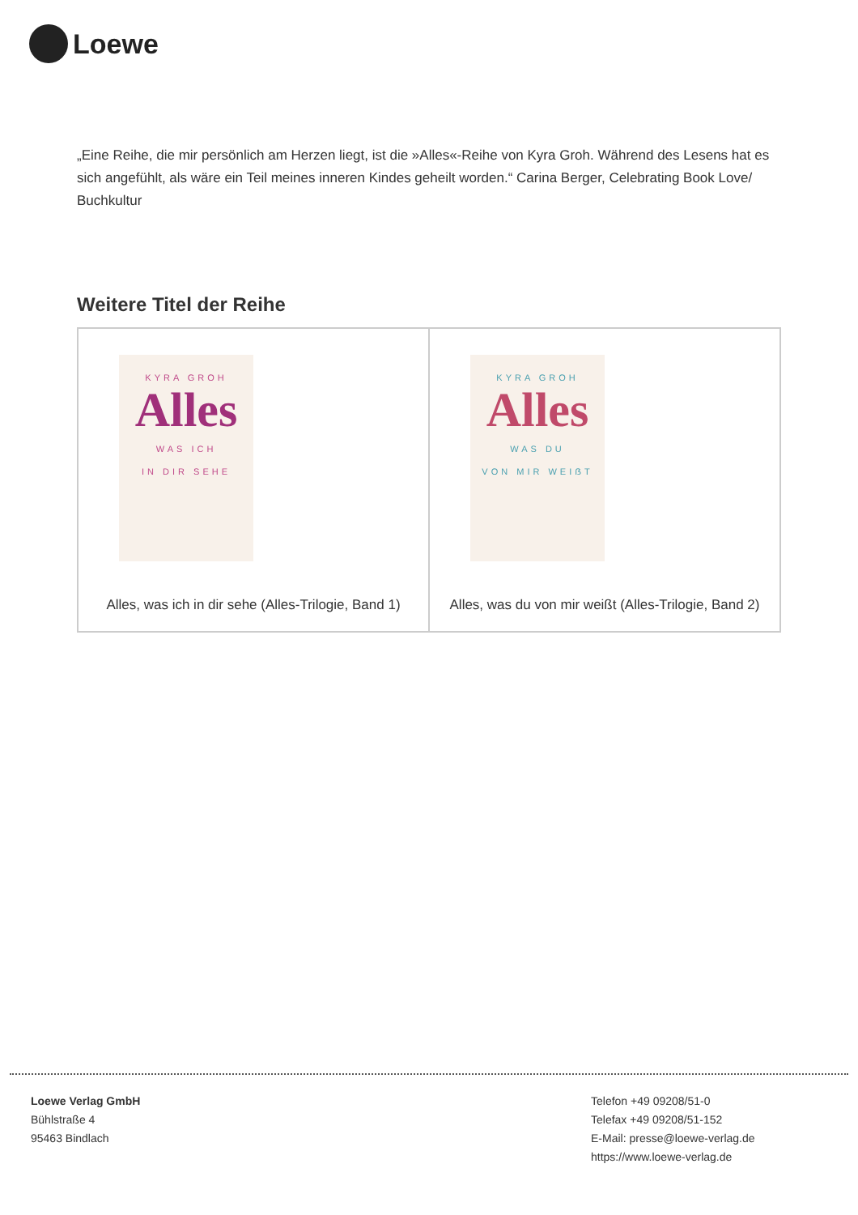Loewe
„Eine Reihe, die mir persönlich am Herzen liegt, ist die »Alles«-Reihe von Kyra Groh. Während des Lesens hat es sich angefühlt, als wäre ein Teil meines inneren Kindes geheilt worden.“ Carina Berger, Celebrating Book Love/ Buchkultur
Weitere Titel der Reihe
| KYRA GROH Alles WAS ICH IN DIR SEHE Alles, was ich in dir sehe (Alles-Trilogie, Band 1) | KYRA GROH Alles WAS DU VON MIR WEIẞT Alles, was du von mir weißt (Alles-Trilogie, Band 2) |
Loewe Verlag GmbH
Bühlstraße 4
95463 Bindlach
Telefon +49 09208/51-0
Telefax +49 09208/51-152
E-Mail: presse@loewe-verlag.de
https://www.loewe-verlag.de